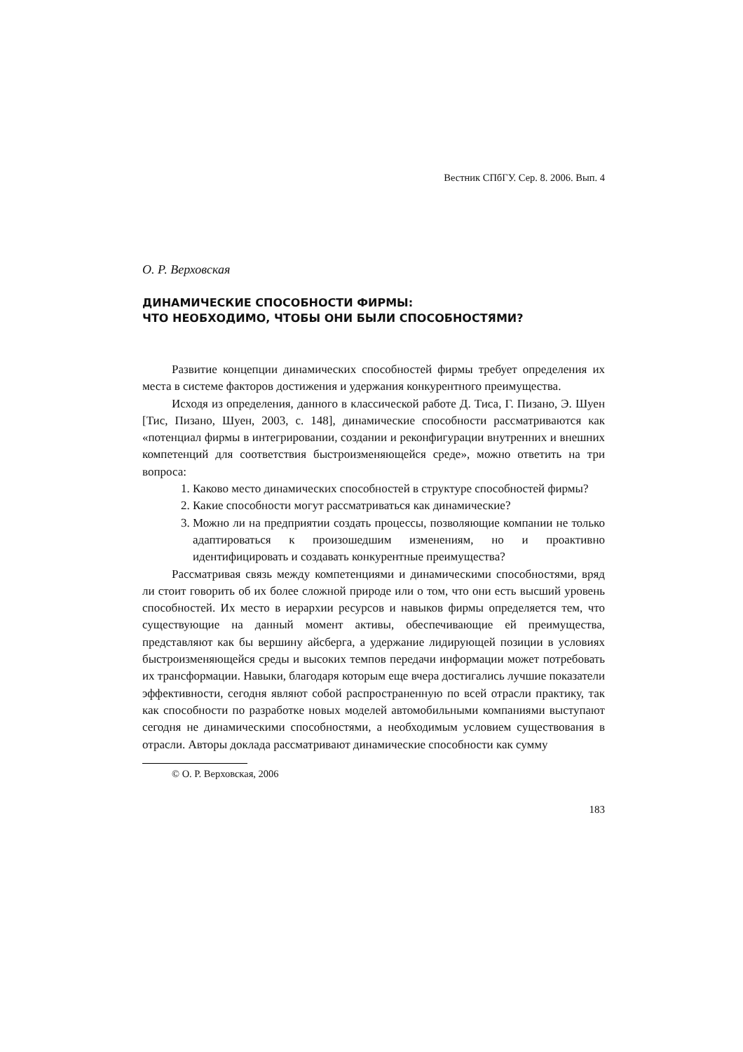Вестник СПбГУ. Сер. 8. 2006. Вып. 4
О. Р. Верховская
ДИНАМИЧЕСКИЕ СПОСОБНОСТИ ФИРМЫ:
ЧТО НЕОБХОДИМО, ЧТОБЫ ОНИ БЫЛИ СПОСОБНОСТЯМИ?
Развитие концепции динамических способностей фирмы требует определения их места в системе факторов достижения и удержания конкурентного преимущества.
Исходя из определения, данного в классической работе Д. Тиса, Г. Пизано, Э. Шуен [Тис, Пизано, Шуен, 2003, с. 148], динамические способности рассматриваются как «потенциал фирмы в интегрировании, создании и реконфигурации внутренних и внешних компетенций для соответствия быстроизменяющейся среде», можно ответить на три вопроса:
1. Каково место динамических способностей в структуре способностей фирмы?
2. Какие способности могут рассматриваться как динамические?
3. Можно ли на предприятии создать процессы, позволяющие компании не только адаптироваться к произошедшим изменениям, но и проактивно идентифицировать и создавать конкурентные преимущества?
Рассматривая связь между компетенциями и динамическими способностями, вряд ли стоит говорить об их более сложной природе или о том, что они есть высший уровень способностей. Их место в иерархии ресурсов и навыков фирмы определяется тем, что существующие на данный момент активы, обеспечивающие ей преимущества, представляют как бы вершину айсберга, а удержание лидирующей позиции в условиях быстроизменяющейся среды и высоких темпов передачи информации может потребовать их трансформации. Навыки, благодаря которым еще вчера достигались лучшие показатели эффективности, сегодня являют собой распространенную по всей отрасли практику, так как способности по разработке новых моделей автомобильными компаниями выступают сегодня не динамическими способностями, а необходимым условием существования в отрасли. Авторы доклада рассматривают динамические способности как сумму
© О. Р. Верховская, 2006
183